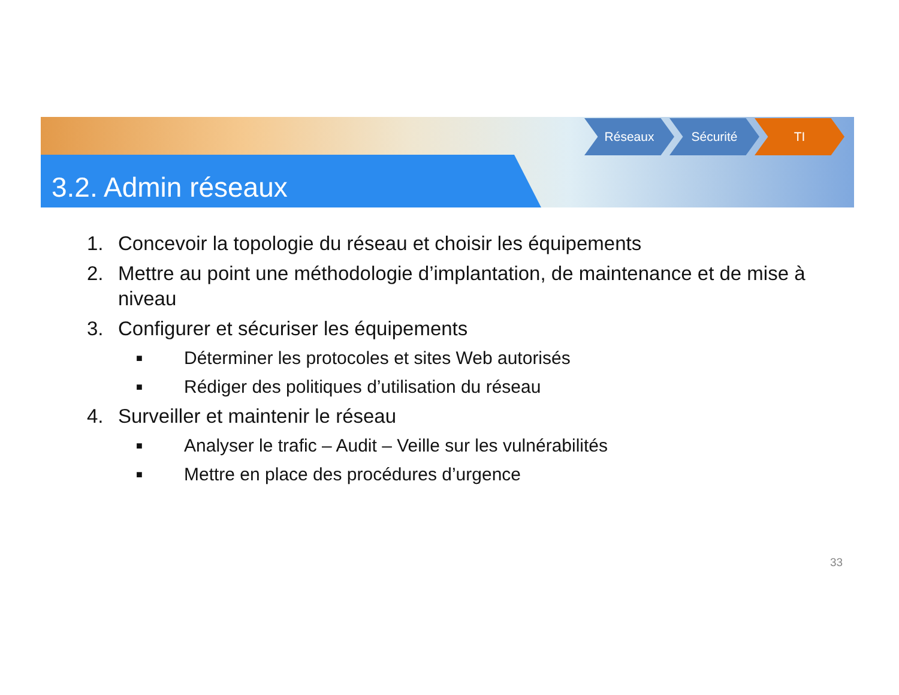3.2. Admin réseaux
Réseaux Sécurité TI
1. Concevoir la topologie du réseau et choisir les équipements
2. Mettre au point une méthodologie d’implantation, de maintenance et de mise à niveau
3. Configurer et sécuriser les équipements
■ Déterminer les protocoles et sites Web autorisés
■ Rédiger des politiques d’utilisation du réseau
4. Surveiller et maintenir le réseau
■ Analyser le trafic – Audit – Veille sur les vulnérabilités
■ Mettre en place des procédures d’urgence
33